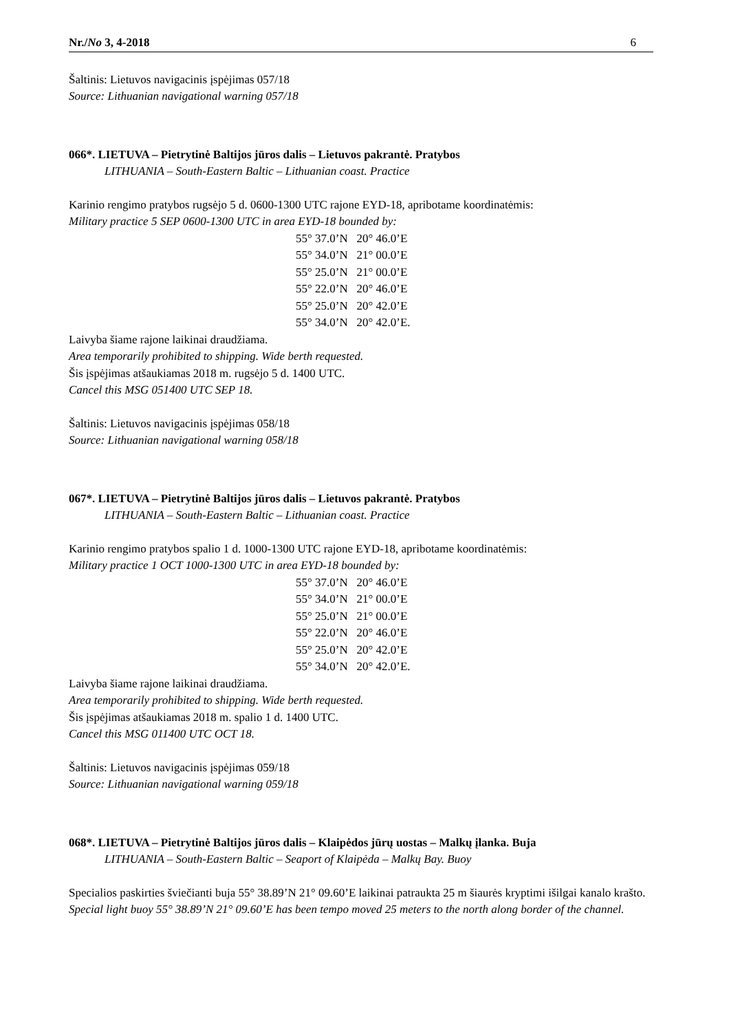Nr./No 3, 4-2018 6
Šaltinis: Lietuvos navigacinis įspėjimas 057/18
Source: Lithuanian navigational warning 057/18
066*. LIETUVA – Pietrytinė Baltijos jūros dalis – Lietuvos pakrantė. Pratybos
LITHUANIA – South-Eastern Baltic – Lithuanian coast. Practice
Karinio rengimo pratybos rugsėjo 5 d. 0600-1300 UTC rajone EYD-18, apribotame koordinatėmis:
Military practice 5 SEP 0600-1300 UTC in area EYD-18 bounded by:
55° 37.0’N 20° 46.0’E
55° 34.0’N 21° 00.0’E
55° 25.0’N 21° 00.0’E
55° 22.0’N 20° 46.0’E
55° 25.0’N 20° 42.0’E
55° 34.0’N 20° 42.0’E.
Laivyba šiame rajone laikinai draudžiama.
Area temporarily prohibited to shipping. Wide berth requested.
Šis įspėjimas atšaukiamas 2018 m. rugsėjo 5 d. 1400 UTC.
Cancel this MSG 051400 UTC SEP 18.
Šaltinis: Lietuvos navigacinis įspėjimas 058/18
Source: Lithuanian navigational warning 058/18
067*. LIETUVA – Pietrytinė Baltijos jūros dalis – Lietuvos pakrantė. Pratybos
LITHUANIA – South-Eastern Baltic – Lithuanian coast. Practice
Karinio rengimo pratybos spalio 1 d. 1000-1300 UTC rajone EYD-18, apribotame koordinatėmis:
Military practice 1 OCT 1000-1300 UTC in area EYD-18 bounded by:
55° 37.0’N 20° 46.0’E
55° 34.0’N 21° 00.0’E
55° 25.0’N 21° 00.0’E
55° 22.0’N 20° 46.0’E
55° 25.0’N 20° 42.0’E
55° 34.0’N 20° 42.0’E.
Laivyba šiame rajone laikinai draudžiama.
Area temporarily prohibited to shipping. Wide berth requested.
Šis įspėjimas atšaukiamas 2018 m. spalio 1 d. 1400 UTC.
Cancel this MSG 011400 UTC OCT 18.
Šaltinis: Lietuvos navigacinis įspėjimas 059/18
Source: Lithuanian navigational warning 059/18
068*. LIETUVA – Pietrytinė Baltijos jūros dalis – Klaipėdos jūrų uostas – Malkų įlanka. Buja
LITHUANIA – South-Eastern Baltic – Seaport of Klaipėda – Malkų Bay. Buoy
Specialios paskirties šviečianti buja 55° 38.89’N 21° 09.60’E laikinai patraukta 25 m šiaurės kryptimi išilgai kanalo krašto.
Special light buoy 55° 38.89’N 21° 09.60’E has been tempo moved 25 meters to the north along border of the channel.